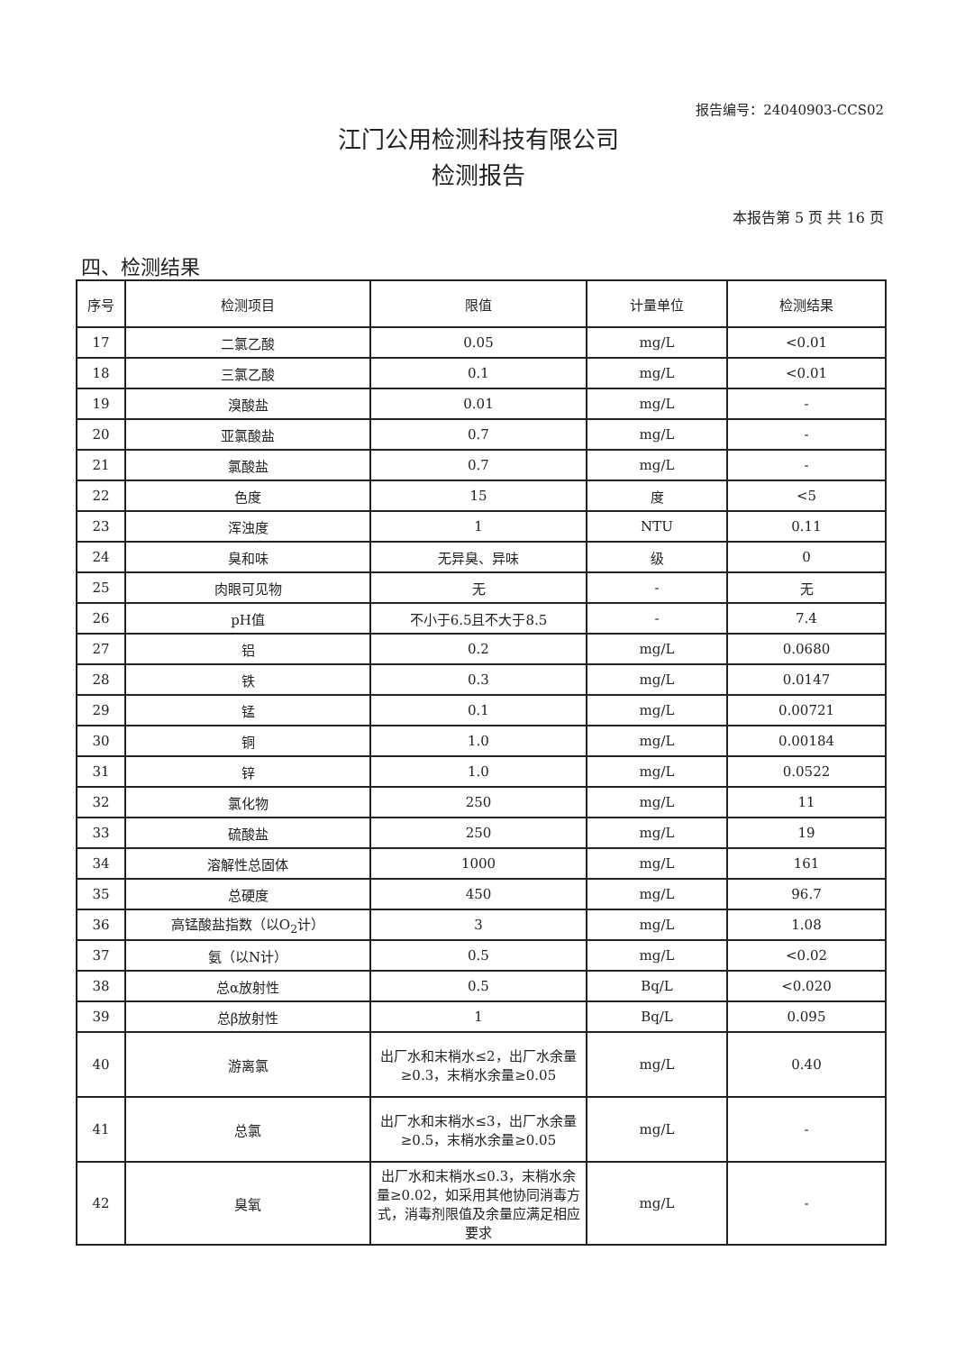报告编号：24040903-CCS02
江门公用检测科技有限公司
检测报告
本报告第 5 页 共 16 页
四、检测结果
| 序号 | 检测项目 | 限值 | 计量单位 | 检测结果 |
| --- | --- | --- | --- | --- |
| 17 | 二氯乙酸 | 0.05 | mg/L | <0.01 |
| 18 | 三氯乙酸 | 0.1 | mg/L | <0.01 |
| 19 | 溴酸盐 | 0.01 | mg/L | - |
| 20 | 亚氯酸盐 | 0.7 | mg/L | - |
| 21 | 氯酸盐 | 0.7 | mg/L | - |
| 22 | 色度 | 15 | 度 | <5 |
| 23 | 浑浊度 | 1 | NTU | 0.11 |
| 24 | 臭和味 | 无异臭、异味 | 级 | 0 |
| 25 | 肉眼可见物 | 无 | - | 无 |
| 26 | pH值 | 不小于6.5且不大于8.5 | - | 7.4 |
| 27 | 铝 | 0.2 | mg/L | 0.0680 |
| 28 | 铁 | 0.3 | mg/L | 0.0147 |
| 29 | 锰 | 0.1 | mg/L | 0.00721 |
| 30 | 铜 | 1.0 | mg/L | 0.00184 |
| 31 | 锌 | 1.0 | mg/L | 0.0522 |
| 32 | 氯化物 | 250 | mg/L | 11 |
| 33 | 硫酸盐 | 250 | mg/L | 19 |
| 34 | 溶解性总固体 | 1000 | mg/L | 161 |
| 35 | 总硬度 | 450 | mg/L | 96.7 |
| 36 | 高锰酸盐指数（以O<sub>2</sub>计） | 3 | mg/L | 1.08 |
| 37 | 氨（以N计） | 0.5 | mg/L | <0.02 |
| 38 | 总α放射性 | 0.5 | Bq/L | <0.020 |
| 39 | 总β放射性 | 1 | Bq/L | 0.095 |
| 40 | 游离氯 | 出厂水和末梢水≤2，出厂水余量≥0.3，末梢水余量≥0.05 | mg/L | 0.40 |
| 41 | 总氯 | 出厂水和末梢水≤3，出厂水余量≥0.5，末梢水余量≥0.05 | mg/L | - |
| 42 | 臭氧 | 出厂水和末梢水≤0.3，末梢水余量≥0.02，如采用其他协同消毒方式，消毒剂限值及余量应满足相应要求 | mg/L | - |